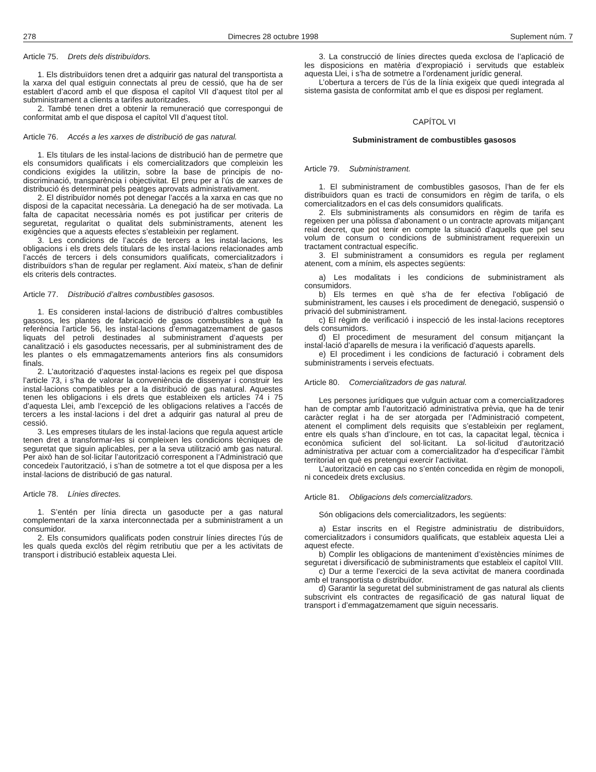278 Dimecres 28 octubre 1998 Suplement núm. 7
Article 75. Drets dels distribuïdors.
1. Els distribuïdors tenen dret a adquirir gas natural del transportista a la xarxa del qual estiguin connectats al preu de cessió, que ha de ser establert d’acord amb el que disposa el capítol VII d’aquest títol per al subministrament a clients a tarifes autoritzades.
2. També tenen dret a obtenir la remuneració que correspongui de conformitat amb el que disposa el capítol VII d’aquest títol.
Article 76. Accés a les xarxes de distribució de gas natural.
1. Els titulars de les instal·lacions de distribució han de permetre que els consumidors qualificats i els comercialitzadors que compleixin les condicions exigides la utilitzin, sobre la base de principis de no-discriminació, transparència i objectivitat. El preu per a l’ús de xarxes de distribució és determinat pels peatges aprovats administrativament.
2. El distribuïdor només pot denegar l’accés a la xarxa en cas que no disposi de la capacitat necessària. La denegació ha de ser motivada. La falta de capacitat necessària només es pot justificar per criteris de seguretat, regularitat o qualitat dels subministraments, atenent les exigències que a aquests efectes s’estableixin per reglament.
3. Les condicions de l’accés de tercers a les instal·lacions, les obligacions i els drets dels titulars de les instal·lacions relacionades amb l’accés de tercers i dels consumidors qualificats, comercialitzadors i distribuïdors s’han de regular per reglament. Així mateix, s’han de definir els criteris dels contractes.
Article 77. Distribució d’altres combustibles gasosos.
1. Es consideren instal·lacions de distribució d’altres combustibles gasosos, les plantes de fabricació de gasos combustibles a què fa referència l’article 56, les instal·lacions d’emmagatzemament de gasos liquats del petroli destinades al subministrament d’aquests per canalització i els gasoductes necessaris, per al subministrament des de les plantes o els emmagatzemaments anteriors fins als consumidors finals.
2. L’autorització d’aquestes instal·lacions es regeix pel que disposa l’article 73, i s’ha de valorar la conveniència de dissenyar i construir les instal·lacions compatibles per a la distribució de gas natural. Aquestes tenen les obligacions i els drets que estableixen els articles 74 i 75 d’aquesta Llei, amb l’excepció de les obligacions relatives a l’accés de tercers a les instal·lacions i del dret a adquirir gas natural al preu de cessió.
3. Les empreses titulars de les instal·lacions que regula aquest article tenen dret a transformar-les si compleixen les condicions tècniques de seguretat que siguin aplicables, per a la seva utilització amb gas natural. Per això han de sol·licitar l’autorització corresponent a l’Administració que concedeix l’autorització, i s’han de sotmetre a tot el que disposa per a les instal·lacions de distribució de gas natural.
Article 78. Línies directes.
1. S’entén per línia directa un gasoducte per a gas natural complementari de la xarxa interconnectada per a subministrament a un consumidor.
2. Els consumidors qualificats poden construir línies directes l’ús de les quals queda exclòs del règim retributiu que per a les activitats de transport i distribució estableix aquesta Llei.
3. La construcció de línies directes queda exclosa de l’aplicació de les disposicions en matèria d’expropiació i servituds que estableix aquesta Llei, i s’ha de sotmetre a l’ordenament jurídic general.
L’obertura a tercers de l’ús de la línia exigeix que quedi integrada al sistema gasista de conformitat amb el que es disposi per reglament.
CAPÍTOL VI
Subministrament de combustibles gasosos
Article 79. Subministrament.
1. El subministrament de combustibles gasosos, l’han de fer els distribuïdors quan es tracti de consumidors en règim de tarifa, o els comercialitzadors en el cas dels consumidors qualificats.
2. Els subministraments als consumidors en règim de tarifa es regeixen per una pòlissa d’abonament o un contracte aprovats mitjançant reial decret, que pot tenir en compte la situació d’aquells que pel seu volum de consum o condicions de subministrament requereixin un tractament contractual específic.
3. El subministrament a consumidors es regula per reglament atenent, com a mínim, els aspectes següents:
a) Les modalitats i les condicions de subministrament als consumidors.
b) Els termes en què s’ha de fer efectiva l’obligació de subministrament, les causes i els procediment de denegació, suspensió o privació del subministrament.
c) El règim de verificació i inspecció de les instal·lacions receptores dels consumidors.
d) El procediment de mesurament del consum mitjançant la instal·lació d’aparells de mesura i la verificació d’aquests aparells.
e) El procediment i les condicions de facturació i cobrament dels subministraments i serveis efectuats.
Article 80. Comercialitzadors de gas natural.
Les persones jurídiques que vulguin actuar com a comercialitzadores han de comptar amb l’autorització administrativa prèvia, que ha de tenir caràcter reglat i ha de ser atorgada per l’Administració competent, atenent el compliment dels requisits que s’estableixin per reglament, entre els quals s’han d’incloure, en tot cas, la capacitat legal, tècnica i econòmica suficient del sol·licitant. La sol·licitud d’autorització administrativa per actuar com a comercialitzador ha d’especificar l’àmbit territorial en què es pretengui exercir l’activitat.
L’autorització en cap cas no s’entén concedida en règim de monopoli, ni concedeix drets exclusius.
Article 81. Obligacions dels comercialitzadors.
Són obligacions dels comercialitzadors, les següents:
a) Estar inscrits en el Registre administratiu de distribuïdors, comercialitzadors i consumidors qualificats, que estableix aquesta Llei a aquest efecte.
b) Complir les obligacions de manteniment d’existències mínimes de seguretat i diversificació de subministraments que estableix el capítol VIII.
c) Dur a terme l’exercici de la seva activitat de manera coordinada amb el transportista o distribuïdor.
d) Garantir la seguretat del subministrament de gas natural als clients subscrivint els contractes de regasificació de gas natural liquat de transport i d’emmagatzemament que siguin necessaris.